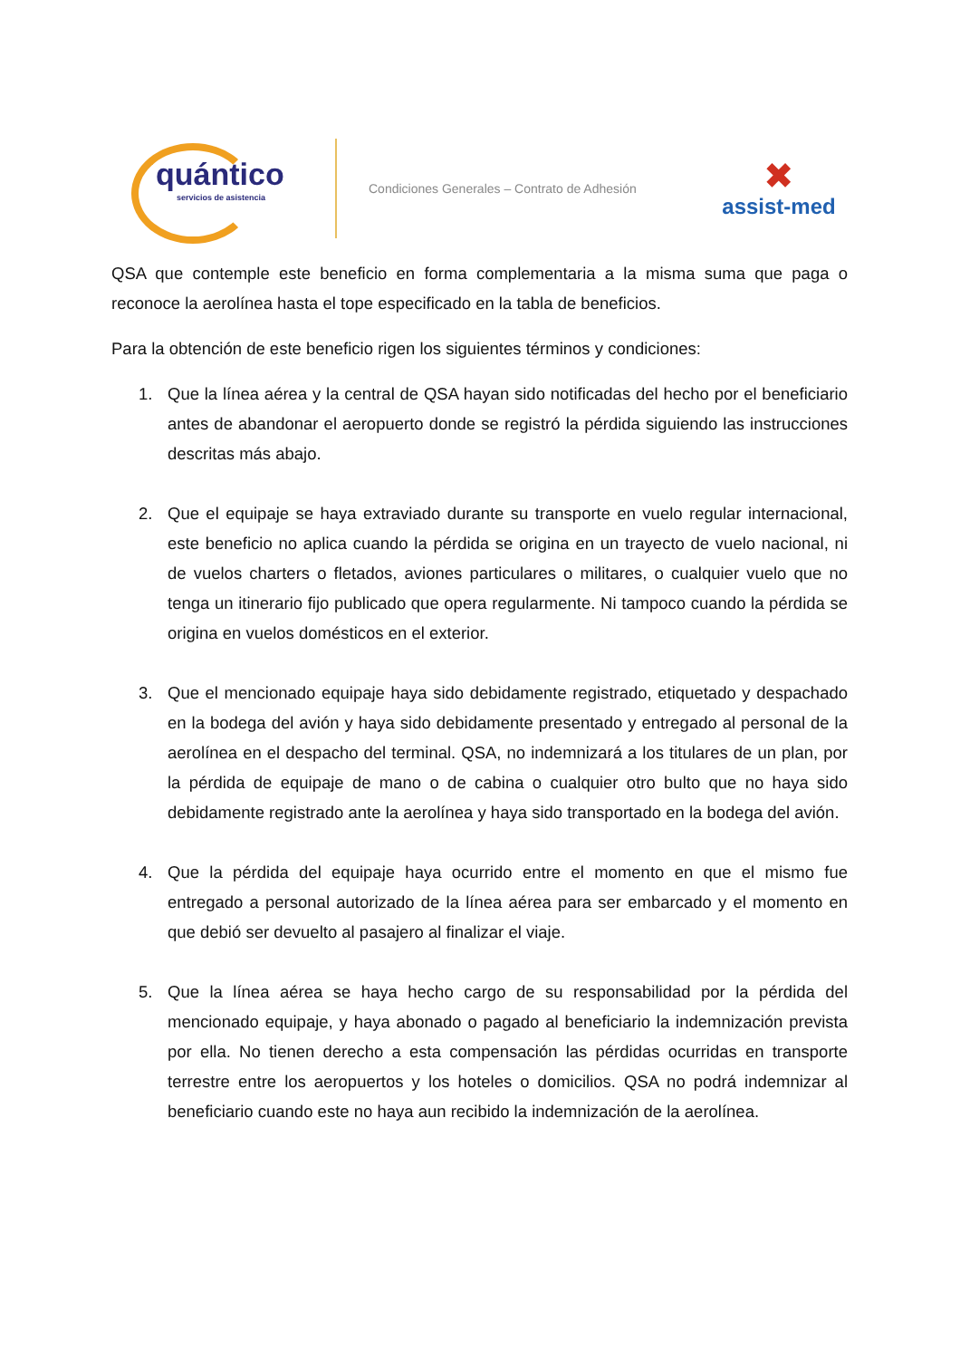quántico
servicios de asistencia
Condiciones Generales – Contrato de Adhesión
✖
assist-med
QSA que contemple este beneficio en forma complementaria a la misma suma que paga o reconoce la aerolínea hasta el tope especificado en la tabla de beneficios.
Para la obtención de este beneficio rigen los siguientes términos y condiciones:
1. Que la línea aérea y la central de QSA hayan sido notificadas del hecho por el beneficiario antes de abandonar el aeropuerto donde se registró la pérdida siguiendo las instrucciones descritas más abajo.
2. Que el equipaje se haya extraviado durante su transporte en vuelo regular internacional, este beneficio no aplica cuando la pérdida se origina en un trayecto de vuelo nacional, ni de vuelos charters o fletados, aviones particulares o militares, o cualquier vuelo que no tenga un itinerario fijo publicado que opera regularmente. Ni tampoco cuando la pérdida se origina en vuelos domésticos en el exterior.
3. Que el mencionado equipaje haya sido debidamente registrado, etiquetado y despachado en la bodega del avión y haya sido debidamente presentado y entregado al personal de la aerolínea en el despacho del terminal. QSA, no indemnizará a los titulares de un plan, por la pérdida de equipaje de mano o de cabina o cualquier otro bulto que no haya sido debidamente registrado ante la aerolínea y haya sido transportado en la bodega del avión.
4. Que la pérdida del equipaje haya ocurrido entre el momento en que el mismo fue entregado a personal autorizado de la línea aérea para ser embarcado y el momento en que debió ser devuelto al pasajero al finalizar el viaje.
5. Que la línea aérea se haya hecho cargo de su responsabilidad por la pérdida del mencionado equipaje, y haya abonado o pagado al beneficiario la indemnización prevista por ella. No tienen derecho a esta compensación las pérdidas ocurridas en transporte terrestre entre los aeropuertos y los hoteles o domicilios. QSA no podrá indemnizar al beneficiario cuando este no haya aun recibido la indemnización de la aerolínea.